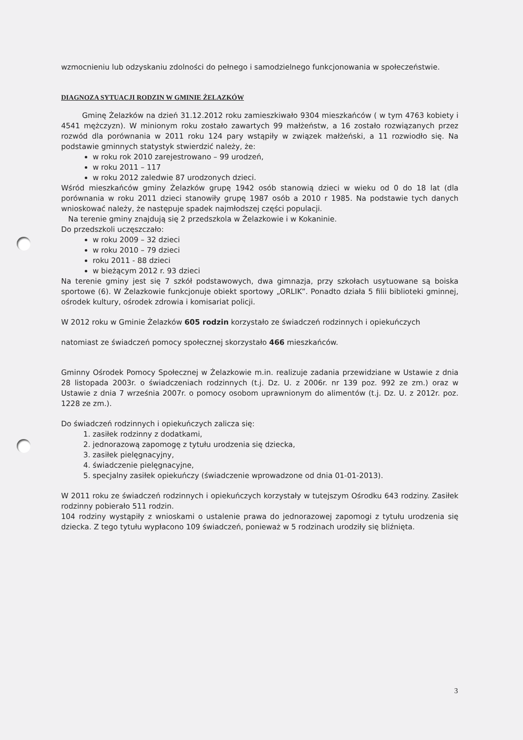wzmocnieniu lub odzyskaniu zdolności do pełnego i samodzielnego funkcjonowania w społeczeństwie.
DIAGNOZA SYTUACJI RODZIN W GMINIE ŻELAZKÓW
Gminę Żelazków na dzień 31.12.2012 roku zamieszkiwało 9304 mieszkańców ( w tym 4763 kobiety i 4541 mężczyzn). W minionym roku zostało zawartych 99 małżeństw, a 16 zostało rozwiązanych przez rozwód dla porównania w 2011 roku 124 pary wstąpiły w związek małżeński, a 11 rozwiodło się. Na podstawie gminnych statystyk stwierdzić należy, że:
w roku rok 2010 zarejestrowano – 99 urodzeń,
w roku 2011 – 117
w roku 2012 zaledwie 87 urodzonych dzieci.
Wśród mieszkańców gminy Żelazków grupę 1942 osób stanowią dzieci w wieku od 0 do 18 lat (dla porównania w roku 2011 dzieci stanowiły grupę 1987 osób a 2010 r 1985. Na podstawie tych danych wnioskować należy, że następuje spadek najmłodszej części populacji.
Na terenie gminy znajdują się 2 przedszkola w Żelazkowie i w Kokaninie.
Do przedszkoli uczęszczało:
w roku 2009 – 32 dzieci
w roku 2010 – 79 dzieci
roku 2011 - 88 dzieci
w bieżącym 2012 r. 93 dzieci
Na terenie gminy jest się 7 szkół podstawowych, dwa gimnazja, przy szkołach usytuowane są boiska sportowe (6). W Żelazkowie funkcjonuje obiekt sportowy „ORLIK”. Ponadto działa 5 filii biblioteki gminnej, ośrodek kultury, ośrodek zdrowia i komisariat policji.
W 2012 roku w Gminie Żelazków 605 rodzin korzystało ze świadczeń rodzinnych i opiekuńczych
natomiast ze świadczeń pomocy społecznej skorzystało 466 mieszkańców.
Gminny Ośrodek Pomocy Społecznej w Żelazkowie m.in. realizuje zadania przewidziane w Ustawie z dnia 28 listopada 2003r. o świadczeniach rodzinnych (t.j. Dz. U. z 2006r. nr 139 poz. 992 ze zm.) oraz w Ustawie z dnia 7 września 2007r. o pomocy osobom uprawnionym do alimentów (t.j. Dz. U. z 2012r. poz. 1228 ze zm.).
Do świadczeń rodzinnych i opiekuńczych zalicza się:
1. zasiłek rodzinny z dodatkami,
2. jednorazową zapomogę z tytułu urodzenia się dziecka,
3. zasiłek pielęgnacyjny,
4. świadczenie pielęgnacyjne,
5. specjalny zasiłek opiekuńczy (świadczenie wprowadzone od dnia 01-01-2013).
W 2011 roku ze świadczeń rodzinnych i opiekuńczych korzystały w tutejszym Ośrodku 643 rodziny. Zasiłek rodzinny pobierało 511 rodzin.
104 rodziny wystąpiły z wnioskami o ustalenie prawa do jednorazowej zapomogi z tytułu urodzenia się dziecka. Z tego tytułu wypłacono 109 świadczeń, ponieważ w 5 rodzinach urodziły się bliźnięta.
3